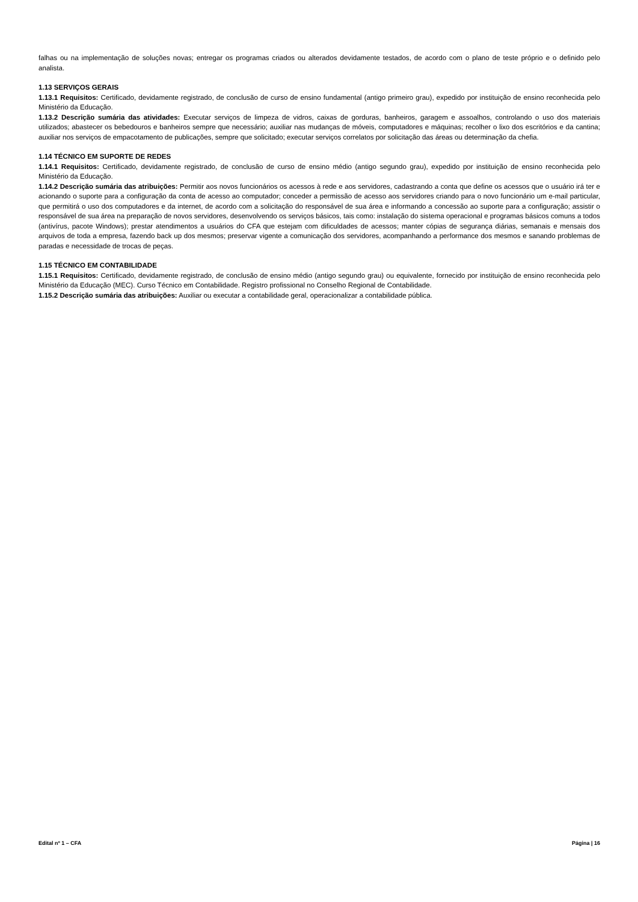falhas ou na implementação de soluções novas; entregar os programas criados ou alterados devidamente testados, de acordo com o plano de teste próprio e o definido pelo analista.
1.13 SERVIÇOS GERAIS
1.13.1 Requisitos: Certificado, devidamente registrado, de conclusão de curso de ensino fundamental (antigo primeiro grau), expedido por instituição de ensino reconhecida pelo Ministério da Educação.
1.13.2 Descrição sumária das atividades: Executar serviços de limpeza de vidros, caixas de gorduras, banheiros, garagem e assoalhos, controlando o uso dos materiais utilizados; abastecer os bebedouros e banheiros sempre que necessário; auxiliar nas mudanças de móveis, computadores e máquinas; recolher o lixo dos escritórios e da cantina; auxiliar nos serviços de empacotamento de publicações, sempre que solicitado; executar serviços correlatos por solicitação das áreas ou determinação da chefia.
1.14 TÉCNICO EM SUPORTE DE REDES
1.14.1 Requisitos: Certificado, devidamente registrado, de conclusão de curso de ensino médio (antigo segundo grau), expedido por instituição de ensino reconhecida pelo Ministério da Educação.
1.14.2 Descrição sumária das atribuições: Permitir aos novos funcionários os acessos à rede e aos servidores, cadastrando a conta que define os acessos que o usuário irá ter e acionando o suporte para a configuração da conta de acesso ao computador; conceder a permissão de acesso aos servidores criando para o novo funcionário um e-mail particular, que permitirá o uso dos computadores e da internet, de acordo com a solicitação do responsável de sua área e informando a concessão ao suporte para a configuração; assistir o responsável de sua área na preparação de novos servidores, desenvolvendo os serviços básicos, tais como: instalação do sistema operacional e programas básicos comuns a todos (antivírus, pacote Windows); prestar atendimentos a usuários do CFA que estejam com dificuldades de acessos; manter cópias de segurança diárias, semanais e mensais dos arquivos de toda a empresa, fazendo back up dos mesmos; preservar vigente a comunicação dos servidores, acompanhando a performance dos mesmos e sanando problemas de paradas e necessidade de trocas de peças.
1.15 TÉCNICO EM CONTABILIDADE
1.15.1 Requisitos: Certificado, devidamente registrado, de conclusão de ensino médio (antigo segundo grau) ou equivalente, fornecido por instituição de ensino reconhecida pelo Ministério da Educação (MEC). Curso Técnico em Contabilidade. Registro profissional no Conselho Regional de Contabilidade.
1.15.2 Descrição sumária das atribuições: Auxiliar ou executar a contabilidade geral, operacionalizar a contabilidade pública.
Edital nº 1 – CFA Página | 16